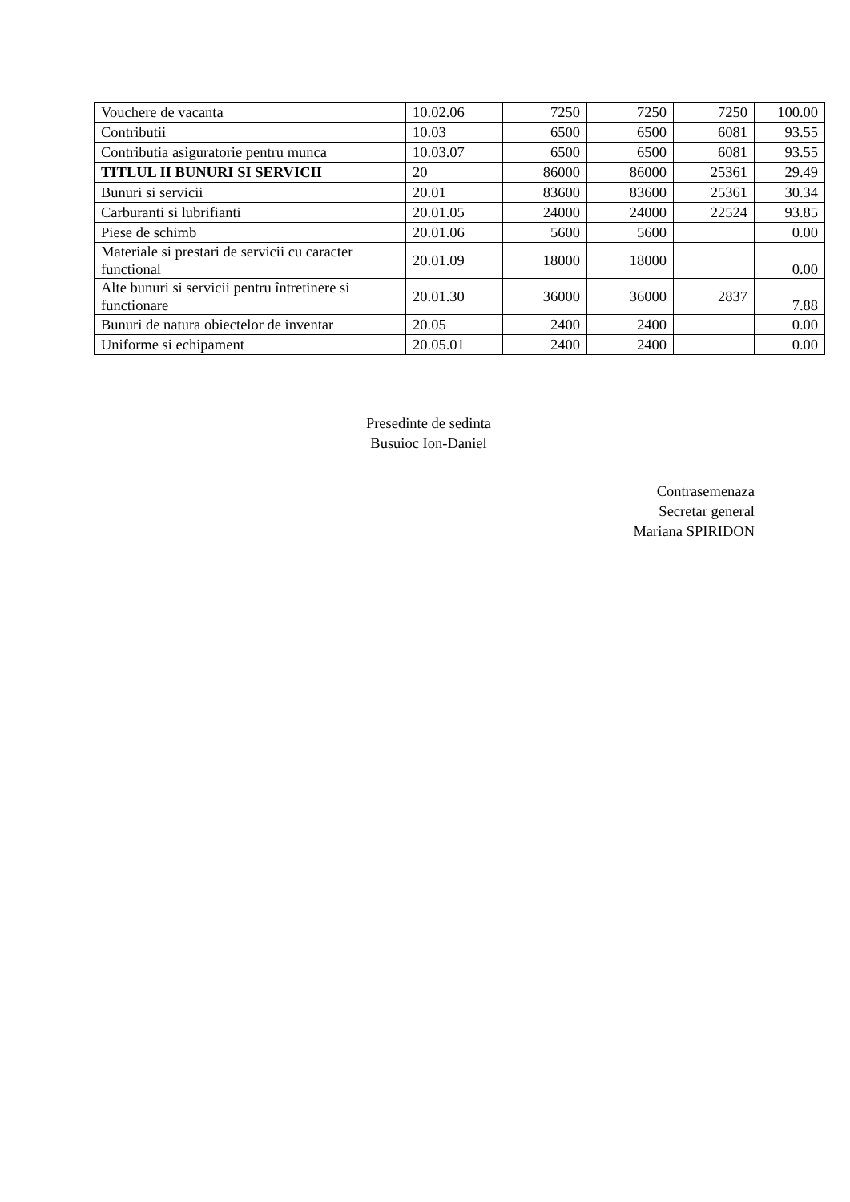| Vouchere de vacanta | 10.02.06 | 7250 | 7250 | 7250 | 100.00 |
| Contributii | 10.03 | 6500 | 6500 | 6081 | 93.55 |
| Contributia asiguratorie pentru munca | 10.03.07 | 6500 | 6500 | 6081 | 93.55 |
| TITLUL II BUNURI SI SERVICII | 20 | 86000 | 86000 | 25361 | 29.49 |
| Bunuri si servicii | 20.01 | 83600 | 83600 | 25361 | 30.34 |
| Carburanti si lubrifianti | 20.01.05 | 24000 | 24000 | 22524 | 93.85 |
| Piese de schimb | 20.01.06 | 5600 | 5600 | | 0.00 |
| Materiale si prestari de servicii cu caracter functional | 20.01.09 | 18000 | 18000 | | 0.00 |
| Alte bunuri si servicii pentru întretinere si functionare | 20.01.30 | 36000 | 36000 | 2837 | 7.88 |
| Bunuri de natura obiectelor de inventar | 20.05 | 2400 | 2400 | | 0.00 |
| Uniforme si echipament | 20.05.01 | 2400 | 2400 | | 0.00 |
Presedinte de sedinta
Busuioc Ion-Daniel
Contrasemenaza
Secretar general
Mariana SPIRIDON